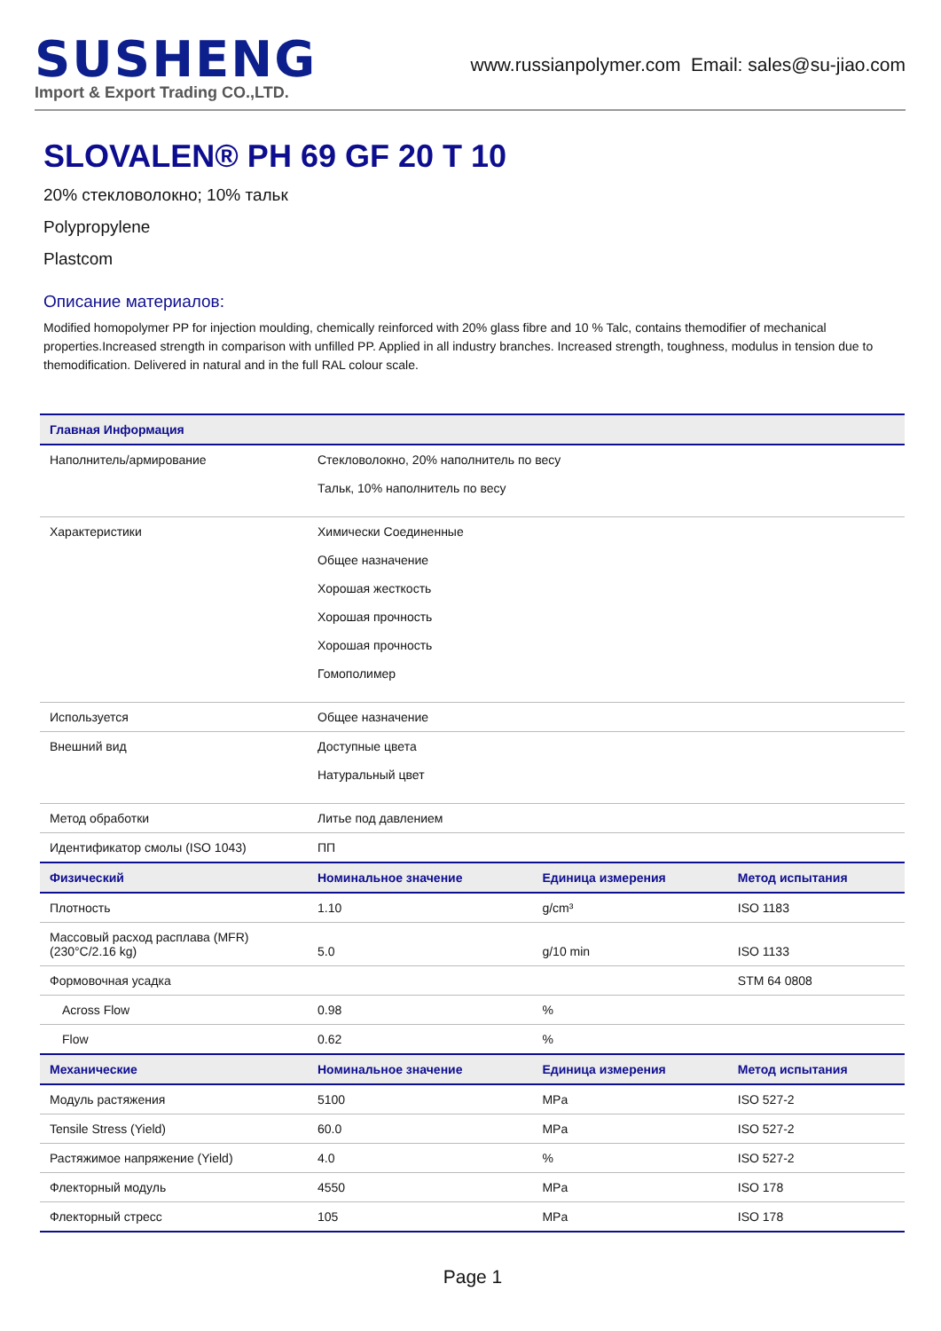SUSHENG
Import & Export Trading CO.,LTD.
www.russianpolymer.com Email: sales@su-jiao.com
SLOVALEN® PH 69 GF 20 T 10
20% стекловолокно; 10% тальк
Polypropylene
Plastcom
Описание материалов:
Modified homopolymer PP for injection moulding, chemically reinforced with 20% glass fibre and 10 % Talc, contains themodifier of mechanical properties.Increased strength in comparison with unfilled PP. Applied in all industry branches. Increased strength, toughness, modulus in tension due to themodification. Delivered in natural and in the full RAL colour scale.
| Главная Информация | | | |
| --- | --- | --- | --- |
| Наполнитель/армирование | Стекловолокно, 20% наполнитель по весу Тальк, 10% наполнитель по весу | | |
| Характеристики | Химически Соединенные Общее назначение Хорошая жесткость Хорошая прочность Хорошая прочность Гомополимер | | |
| Используется | Общее назначение | | |
| Внешний вид | Доступные цвета Натуральный цвет | | |
| Метод обработки | Литье под давлением | | |
| Идентификатор смолы (ISO 1043) | ПП | | |
| Физический | Номинальное значение | Единица измерения | Метод испытания |
| Плотность | 1.10 | g/cm³ | ISO 1183 |
| Массовый расход расплава (MFR) (230°C/2.16 kg) | 5.0 | g/10 min | ISO 1133 |
| Формовочная усадка | | | STM 64 0808 |
| Across Flow | 0.98 | % | |
| Flow | 0.62 | % | |
| Механические | Номинальное значение | Единица измерения | Метод испытания |
| Модуль растяжения | 5100 | MPa | ISO 527-2 |
| Tensile Stress (Yield) | 60.0 | MPa | ISO 527-2 |
| Растяжимое напряжение (Yield) | 4.0 | % | ISO 527-2 |
| Флекторный модуль | 4550 | MPa | ISO 178 |
| Флекторный стресс | 105 | MPa | ISO 178 |
Page 1